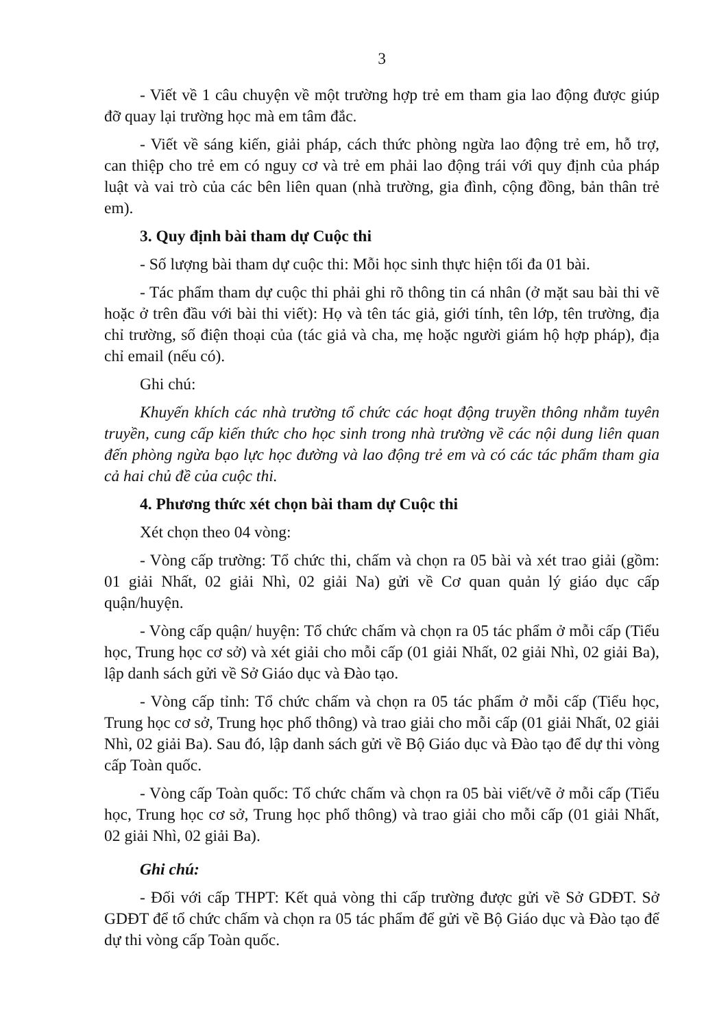3
- Viết về 1 câu chuyện về một trường hợp trẻ em tham gia lao động được giúp đỡ quay lại trường học mà em tâm đắc.
- Viết về sáng kiến, giải pháp, cách thức phòng ngừa lao động trẻ em, hỗ trợ, can thiệp cho trẻ em có nguy cơ và trẻ em phải lao động trái với quy định của pháp luật và vai trò của các bên liên quan (nhà trường, gia đình, cộng đồng, bản thân trẻ em).
3. Quy định bài tham dự Cuộc thi
- Số lượng bài tham dự cuộc thi: Mỗi học sinh thực hiện tối đa 01 bài.
- Tác phẩm tham dự cuộc thi phải ghi rõ thông tin cá nhân (ở mặt sau bài thi vẽ hoặc ở trên đầu với bài thi viết): Họ và tên tác giả, giới tính, tên lớp, tên trường, địa chỉ trường, số điện thoại của (tác giả và cha, mẹ hoặc người giám hộ hợp pháp), địa chỉ email (nếu có).
Ghi chú:
Khuyến khích các nhà trường tổ chức các hoạt động truyền thông nhằm tuyên truyền, cung cấp kiến thức cho học sinh trong nhà trường về các nội dung liên quan đến phòng ngừa bạo lực học đường và lao động trẻ em và có các tác phẩm tham gia cả hai chủ đề của cuộc thi.
4. Phương thức xét chọn bài tham dự Cuộc thi
Xét chọn theo 04 vòng:
- Vòng cấp trường: Tổ chức thi, chấm và chọn ra 05 bài và xét trao giải (gồm: 01 giải Nhất, 02 giải Nhì, 02 giải Na) gửi về Cơ quan quản lý giáo dục cấp quận/huyện.
- Vòng cấp quận/ huyện: Tổ chức chấm và chọn ra 05 tác phẩm ở mỗi cấp (Tiểu học, Trung học cơ sở) và xét giải cho mỗi cấp (01 giải Nhất, 02 giải Nhì, 02 giải Ba), lập danh sách gửi về Sở Giáo dục và Đào tạo.
- Vòng cấp tỉnh: Tổ chức chấm và chọn ra 05 tác phẩm ở mỗi cấp (Tiểu học, Trung học cơ sở, Trung học phổ thông) và trao giải cho mỗi cấp (01 giải Nhất, 02 giải Nhì, 02 giải Ba). Sau đó, lập danh sách gửi về Bộ Giáo dục và Đào tạo để dự thi vòng cấp Toàn quốc.
- Vòng cấp Toàn quốc: Tổ chức chấm và chọn ra 05 bài viết/vẽ ở mỗi cấp (Tiểu học, Trung học cơ sở, Trung học phổ thông) và trao giải cho mỗi cấp (01 giải Nhất, 02 giải Nhì, 02 giải Ba).
Ghi chú:
- Đối với cấp THPT: Kết quả vòng thi cấp trường được gửi về Sở GDĐT. Sở GDĐT để tổ chức chấm và chọn ra 05 tác phẩm để gửi về Bộ Giáo dục và Đào tạo để dự thi vòng cấp Toàn quốc.